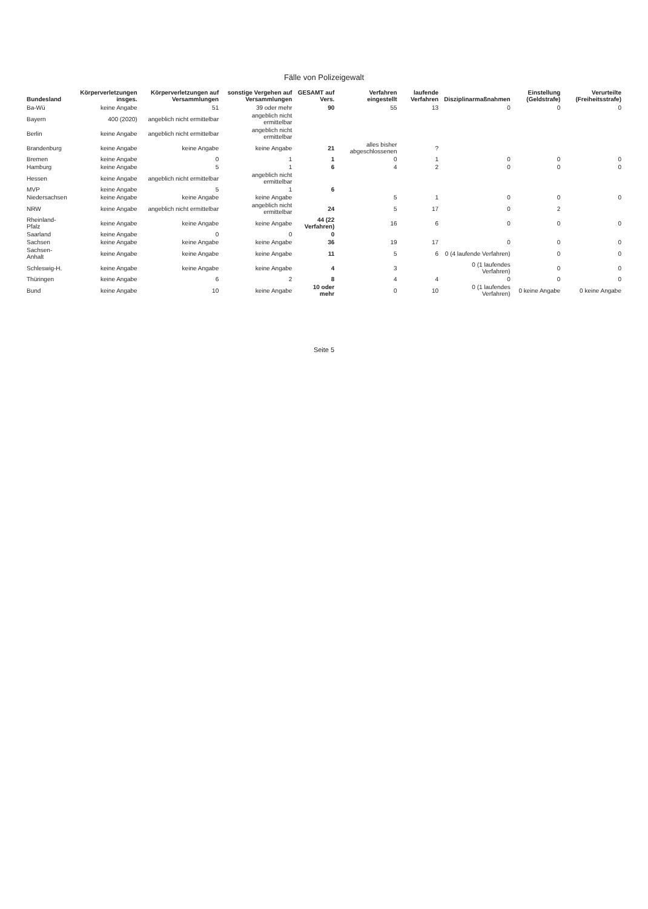Fälle von Polizeigewalt
| Bundesland | Körperverletzungen insges. | Körperverletzungen auf Versammlungen | sonstige Vergehen auf Versammlungen | GESAMT auf Vers. | Verfahren eingestellt | laufende Verfahren | Disziplinarmaßnahmen | Einstellung (Geldstrafe) | Verurteilte (Freiheitsstrafe) |
| --- | --- | --- | --- | --- | --- | --- | --- | --- | --- |
| Ba-Wü | keine Angabe | 51 | 39 oder mehr | 90 | 55 | 13 | 0 | 0 | 0 |
| Bayern | 400 (2020) | angeblich nicht ermittelbar | angeblich nicht ermittelbar | | | | | | |
| Berlin | keine Angabe | angeblich nicht ermittelbar | angeblich nicht ermittelbar | | | | | | |
| Brandenburg | keine Angabe | keine Angabe | keine Angabe | 21 | alles bisher abgeschlossenen | ? | | | |
| Bremen | keine Angabe | 0 | 1 | 1 | 0 | 1 | 0 | 0 | 0 |
| Hamburg | keine Angabe | 5 | 1 | 6 | 4 | 2 | 0 | 0 | 0 |
| Hessen | keine Angabe | angeblich nicht ermittelbar | angeblich nicht ermittelbar | | | | | | |
| MVP | keine Angabe | 5 | 1 | 6 | | | | | |
| Niedersachsen | keine Angabe | keine Angabe | keine Angabe | | 5 | 1 | 0 | 0 | 0 |
| NRW | keine Angabe | angeblich nicht ermittelbar | angeblich nicht ermittelbar | 24 | 5 | 17 | 0 | 2 | |
| Rheinland-Pfalz | keine Angabe | keine Angabe | keine Angabe | 44 (22 Verfahren) | 16 | 6 | 0 | 0 | 0 |
| Saarland | keine Angabe | 0 | 0 | 0 | | | | | |
| Sachsen | keine Angabe | keine Angabe | keine Angabe | 36 | 19 | 17 | 0 | 0 | 0 |
| Sachsen-Anhalt | keine Angabe | keine Angabe | keine Angabe | 11 | 5 | 6 | 0 (4 laufende Verfahren) | 0 | 0 |
| Schleswig-H. | keine Angabe | keine Angabe | keine Angabe | 4 | 3 | | 0 (1 laufendes Verfahren) | 0 | 0 |
| Thüringen | keine Angabe | 6 | 2 | 8 | 4 | 4 | 0 | 0 | 0 |
| Bund | keine Angabe | 10 | keine Angabe | 10 oder mehr | 0 | 10 | 0 (1 laufendes Verfahren) | 0 keine Angabe | 0 keine Angabe |
Seite 5